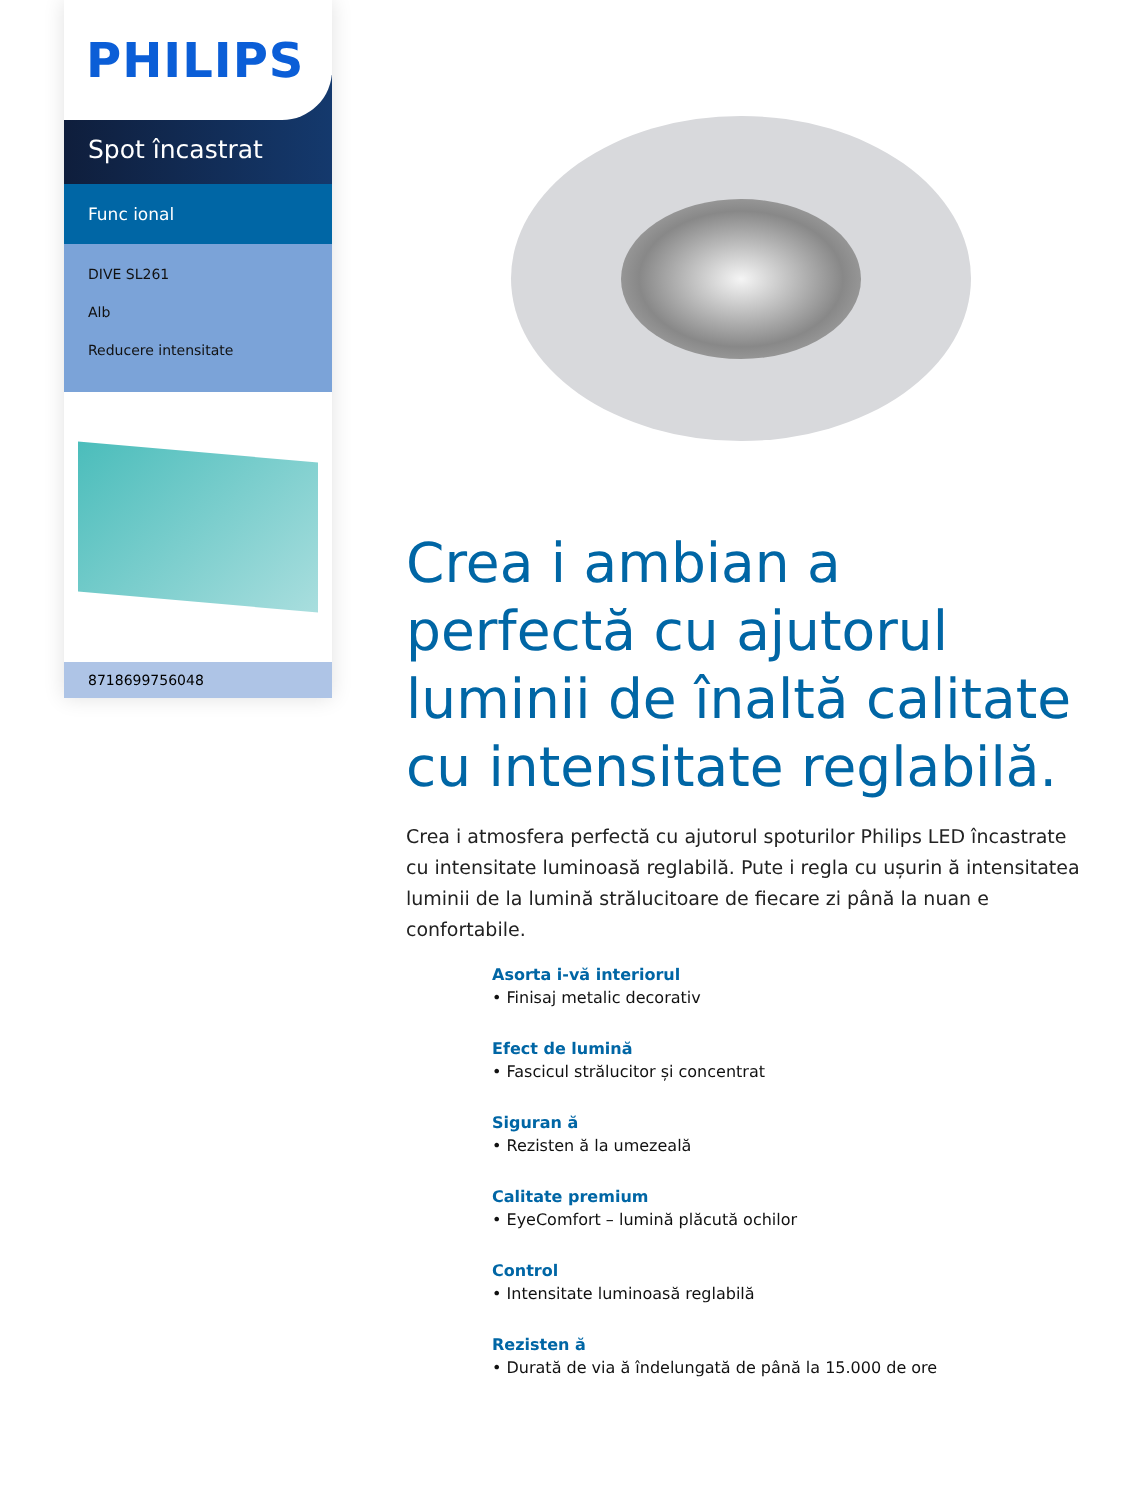PHILIPS
Spot încastrat
Func ional
DIVE SL261
Alb
Reducere intensitate
8718699756048
Crea i ambian a perfectă cu ajutorul luminii de înaltă calitate cu intensitate reglabilă.
Crea i atmosfera perfectă cu ajutorul spoturilor Philips LED încastrate cu intensitate luminoasă reglabilă. Pute i regla cu ușurin ă intensitatea luminii de la lumină strălucitoare de fiecare zi până la nuan e confortabile.
Asorta i-vă interiorul
• Finisaj metalic decorativ
Efect de lumină
• Fascicul strălucitor și concentrat
Siguran ă
• Rezisten ă la umezeală
Calitate premium
• EyeComfort – lumină plăcută ochilor
Control
• Intensitate luminoasă reglabilă
Rezisten ă
• Durată de via ă îndelungată de până la 15.000 de ore